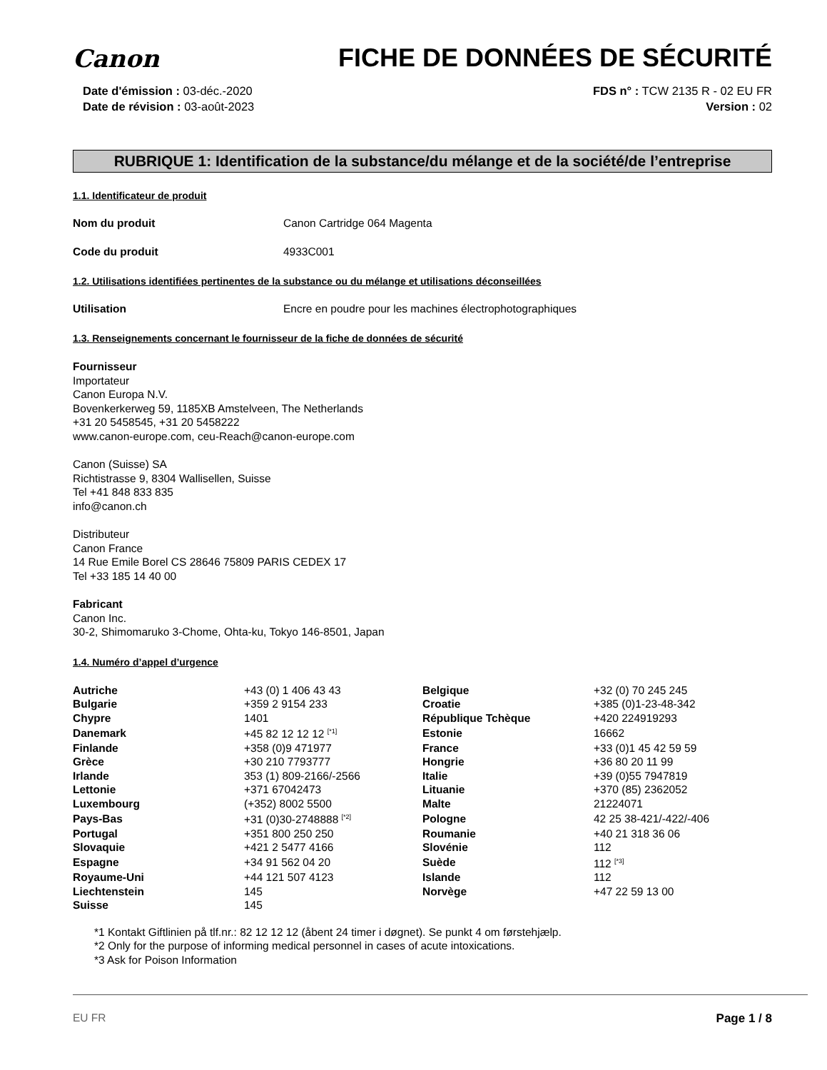Canon
FICHE DE DONNÉES DE SÉCURITÉ
Date d'émission : 03-déc.-2020
Date de révision : 03-août-2023
FDS n° : TCW 2135 R - 02 EU FR
Version : 02
RUBRIQUE 1: Identification de la substance/du mélange et de la société/de l’entreprise
1.1. Identificateur de produit
Nom du produit Canon Cartridge 064 Magenta
Code du produit 4933C001
1.2. Utilisations identifiées pertinentes de la substance ou du mélange et utilisations déconseillées
Utilisation Encre en poudre pour les machines électrophotographiques
1.3. Renseignements concernant le fournisseur de la fiche de données de sécurité
Fournisseur
Importateur
Canon Europa N.V.
Bovenkerkerweg 59, 1185XB Amstelveen, The Netherlands
+31 20 5458545, +31 20 5458222
www.canon-europe.com, ceu-Reach@canon-europe.com
Canon (Suisse) SA
Richtistrasse 9, 8304 Wallisellen, Suisse
Tel +41 848 833 835
info@canon.ch
Distributeur
Canon France
14 Rue Emile Borel CS 28646 75809 PARIS CEDEX 17
Tel +33 185 14 40 00
Fabricant
Canon Inc.
30-2, Shimomaruko 3-Chome, Ohta-ku, Tokyo 146-8501, Japan
1.4. Numéro d’appel d’urgence
| Autriche | +43 (0) 1 406 43 43 | Belgique | +32 (0) 70 245 245 |
| Bulgarie | +359 2 9154 233 | Croatie | +385 (0)1-23-48-342 |
| Chypre | 1401 | République Tchèque | +420 224919293 |
| Danemark | +45 82 12 12 12 <sup>[*1]</sup> | Estonie | 16662 |
| Finlande | +358 (0)9 471977 | France | +33 (0)1 45 42 59 59 |
| Grèce | +30 210 7793777 | Hongrie | +36 80 20 11 99 |
| Irlande | 353 (1) 809-2166/-2566 | Italie | +39 (0)55 7947819 |
| Lettonie | +371 67042473 | Lituanie | +370 (85) 2362052 |
| Luxembourg | (+352) 8002 5500 | Malte | 21224071 |
| Pays-Bas | +31 (0)30-2748888 <sup>[*2]</sup> | Pologne | 42 25 38-421/-422/-406 |
| Portugal | +351 800 250 250 | Roumanie | +40 21 318 36 06 |
| Slovaquie | +421 2 5477 4166 | Slovénie | 112 |
| Espagne | +34 91 562 04 20 | Suède | 112 <sup>[*3]</sup> |
| Royaume-Uni | +44 121 507 4123 | Islande | 112 |
| Liechtenstein | 145 | Norvège | +47 22 59 13 00 |
| Suisse | 145 | | |
*1 Kontakt Giftlinien på tlf.nr.: 82 12 12 12 (åbent 24 timer i døgnet). Se punkt 4 om førstehjælp.
*2 Only for the purpose of informing medical personnel in cases of acute intoxications.
*3 Ask for Poison Information
EU FR Page 1 / 8